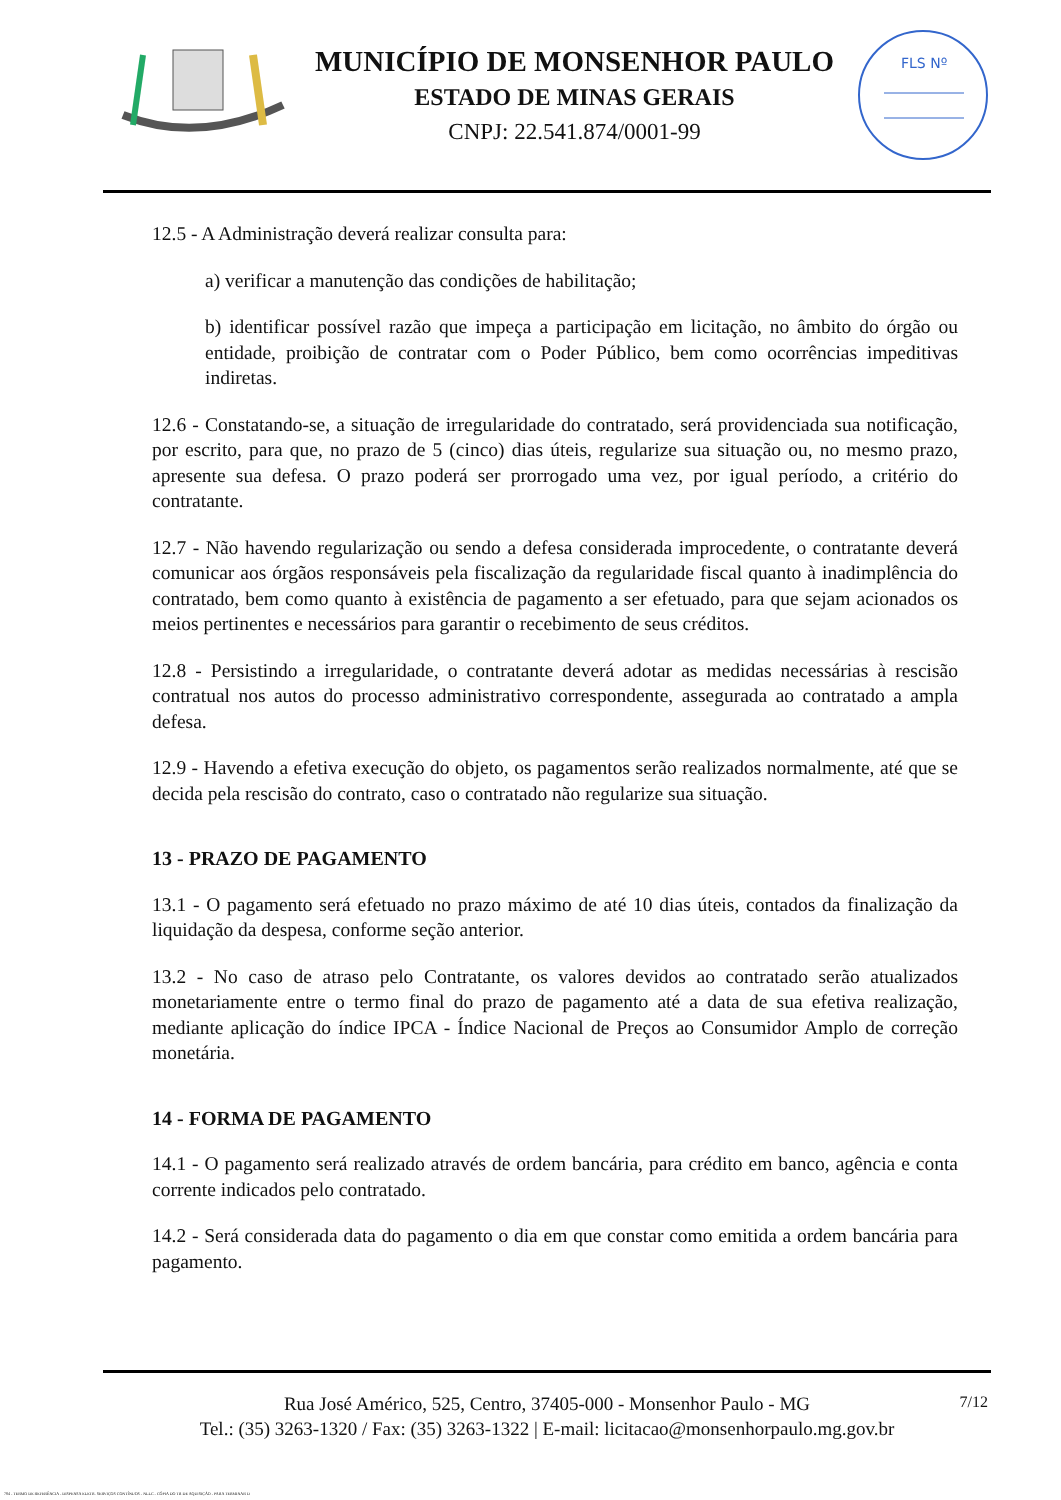MUNICÍPIO DE MONSENHOR PAULO
ESTADO DE MINAS GERAIS
CNPJ: 22.541.874/0001-99
FLS Nº
12.5 - A Administração deverá realizar consulta para:
a) verificar a manutenção das condições de habilitação;
b) identificar possível razão que impeça a participação em licitação, no âmbito do órgão ou entidade, proibição de contratar com o Poder Público, bem como ocorrências impeditivas indiretas.
12.6 - Constatando-se, a situação de irregularidade do contratado, será providenciada sua notificação, por escrito, para que, no prazo de 5 (cinco) dias úteis, regularize sua situação ou, no mesmo prazo, apresente sua defesa. O prazo poderá ser prorrogado uma vez, por igual período, a critério do contratante.
12.7 - Não havendo regularização ou sendo a defesa considerada improcedente, o contratante deverá comunicar aos órgãos responsáveis pela fiscalização da regularidade fiscal quanto à inadimplência do contratado, bem como quanto à existência de pagamento a ser efetuado, para que sejam acionados os meios pertinentes e necessários para garantir o recebimento de seus créditos.
12.8 - Persistindo a irregularidade, o contratante deverá adotar as medidas necessárias à rescisão contratual nos autos do processo administrativo correspondente, assegurada ao contratado a ampla defesa.
12.9 - Havendo a efetiva execução do objeto, os pagamentos serão realizados normalmente, até que se decida pela rescisão do contrato, caso o contratado não regularize sua situação.
13 - PRAZO DE PAGAMENTO
13.1 - O pagamento será efetuado no prazo máximo de até 10 dias úteis, contados da finalização da liquidação da despesa, conforme seção anterior.
13.2 - No caso de atraso pelo Contratante, os valores devidos ao contratado serão atualizados monetariamente entre o termo final do prazo de pagamento até a data de sua efetiva realização, mediante aplicação do índice IPCA - Índice Nacional de Preços ao Consumidor Amplo de correção monetária.
14 - FORMA DE PAGAMENTO
14.1 - O pagamento será realizado através de ordem bancária, para crédito em banco, agência e conta corrente indicados pelo contratado.
14.2 - Será considerada data do pagamento o dia em que constar como emitida a ordem bancária para pagamento.
7/12 Rua José Américo, 525, Centro, 37405-000 - Monsenhor Paulo - MG
Tel.: (35) 3263-1320 / Fax: (35) 3263-1322 | E-mail: licitacao@monsenhorpaulo.mg.gov.br
784 - TERMO DE REFERÊNCIA - DISPENSA ELETR. SERVIÇOS CONTÍNUOS - NLLC - CÓPIA DO TR DE AQUISIÇÃO - PARA TERMINAR D